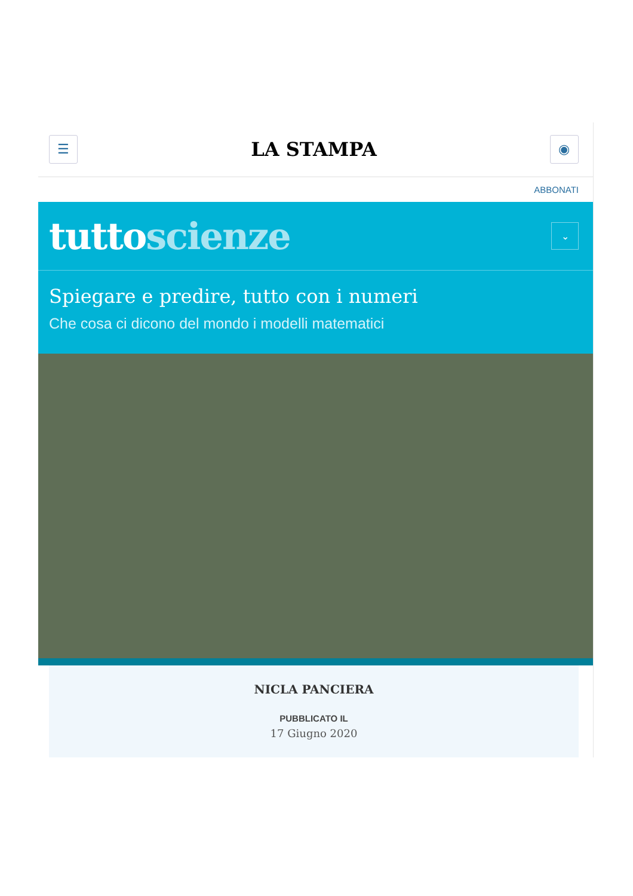☰
LA STAMPA
◉
ABBONATI
tuttoscienze
⌄
Spiegare e predire, tutto con i numeri
Che cosa ci dicono del mondo i modelli matematici
NICLA PANCIERA
PUBBLICATO IL
17 Giugno 2020